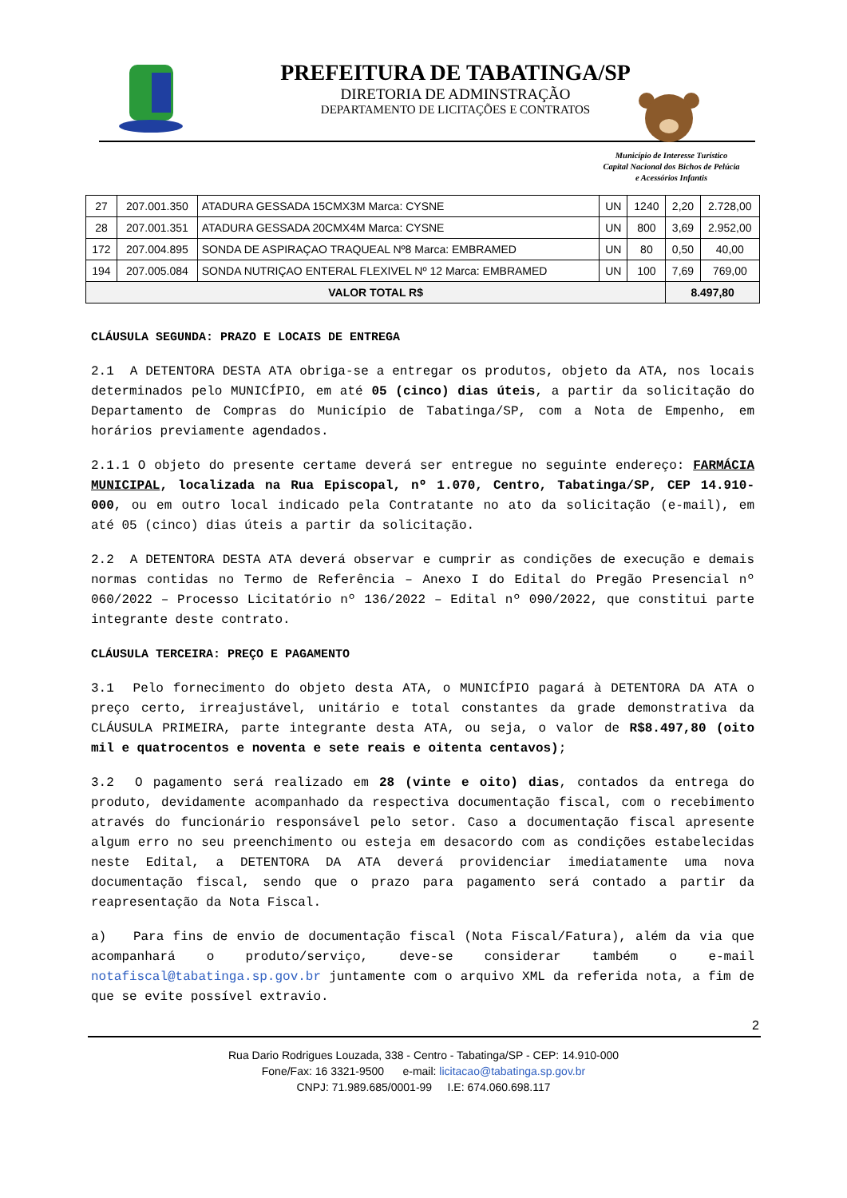PREFEITURA DE TABATINGA/SP
DIRETORIA DE ADMINSTRAÇÃO
DEPARTAMENTO DE LICITAÇÕES E CONTRATOS
Município de Interesse Turístico
Capital Nacional dos Bichos de Pelúcia
e Acessórios Infantis
| 27 | 207.001.350 | ATADURA GESSADA 15CMX3M Marca: CYSNE | UN | 1240 | 2,20 | 2.728,00 |
| 28 | 207.001.351 | ATADURA GESSADA 20CMX4M Marca: CYSNE | UN | 800 | 3,69 | 2.952,00 |
| 172 | 207.004.895 | SONDA DE ASPIRAÇAO TRAQUEAL Nº8 Marca: EMBRAMED | UN | 80 | 0,50 | 40,00 |
| 194 | 207.005.084 | SONDA NUTRIÇAO ENTERAL FLEXIVEL Nº 12 Marca: EMBRAMED | UN | 100 | 7,69 | 769,00 |
| VALOR TOTAL R$ | | | | | 8.497,80 | |
CLÁUSULA SEGUNDA: PRAZO E LOCAIS DE ENTREGA
2.1 A DETENTORA DESTA ATA obriga-se a entregar os produtos, objeto da ATA, nos locais determinados pelo MUNICÍPIO, em até 05 (cinco) dias úteis, a partir da solicitação do Departamento de Compras do Município de Tabatinga/SP, com a Nota de Empenho, em horários previamente agendados.
2.1.1 O objeto do presente certame deverá ser entregue no seguinte endereço: FARMÁCIA MUNICIPAL, localizada na Rua Episcopal, nº 1.070, Centro, Tabatinga/SP, CEP 14.910-000, ou em outro local indicado pela Contratante no ato da solicitação (e-mail), em até 05 (cinco) dias úteis a partir da solicitação.
2.2 A DETENTORA DESTA ATA deverá observar e cumprir as condições de execução e demais normas contidas no Termo de Referência – Anexo I do Edital do Pregão Presencial nº 060/2022 – Processo Licitatório nº 136/2022 – Edital nº 090/2022, que constitui parte integrante deste contrato.
CLÁUSULA TERCEIRA: PREÇO E PAGAMENTO
3.1 Pelo fornecimento do objeto desta ATA, o MUNICÍPIO pagará à DETENTORA DA ATA o preço certo, irreajustável, unitário e total constantes da grade demonstrativa da CLÁUSULA PRIMEIRA, parte integrante desta ATA, ou seja, o valor de R$8.497,80 (oito mil e quatrocentos e noventa e sete reais e oitenta centavos);
3.2 O pagamento será realizado em 28 (vinte e oito) dias, contados da entrega do produto, devidamente acompanhado da respectiva documentação fiscal, com o recebimento através do funcionário responsável pelo setor. Caso a documentação fiscal apresente algum erro no seu preenchimento ou esteja em desacordo com as condições estabelecidas neste Edital, a DETENTORA DA ATA deverá providenciar imediatamente uma nova documentação fiscal, sendo que o prazo para pagamento será contado a partir da reapresentação da Nota Fiscal.
a) Para fins de envio de documentação fiscal (Nota Fiscal/Fatura), além da via que acompanhará o produto/serviço, deve-se considerar também o e-mail notafiscal@tabatinga.sp.gov.br juntamente com o arquivo XML da referida nota, a fim de que se evite possível extravio.
2
Rua Dario Rodrigues Louzada, 338 - Centro - Tabatinga/SP - CEP: 14.910-000
Fone/Fax: 16 3321-9500 e-mail: licitacao@tabatinga.sp.gov.br
CNPJ: 71.989.685/0001-99 I.E: 674.060.698.117